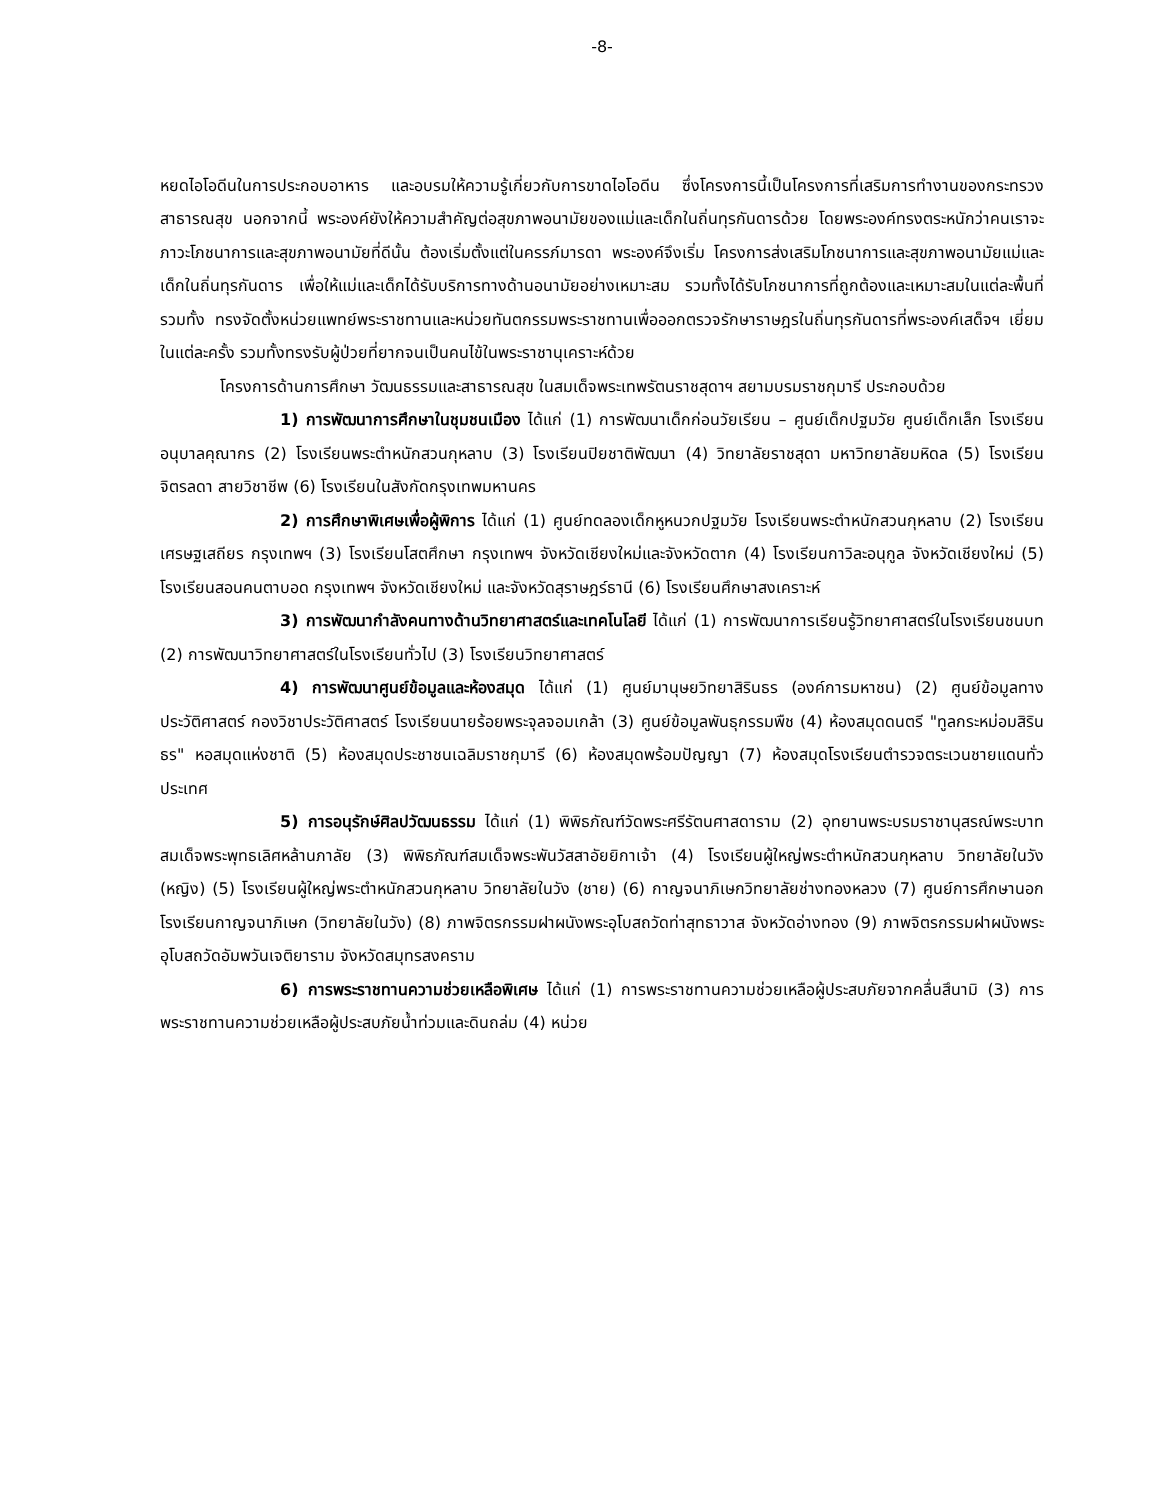-8-
หยดไอโอดีนในการประกอบอาหาร และอบรมให้ความรู้เกี่ยวกับการขาดไอโอดีน ซึ่งโครงการนี้เป็นโครงการที่เสริมการทำงานของกระทรวงสาธารณสุข นอกจากนี้ พระองค์ยังให้ความสำคัญต่อสุขภาพอนามัยของแม่และเด็กในถิ่นทุรกันดารด้วย โดยพระองค์ทรงตระหนักว่าคนเราจะภาวะโภชนาการและสุขภาพอนามัยที่ดีนั้น ต้องเริ่มตั้งแต่ในครรภ์มารดา พระองค์จึงเริ่ม โครงการส่งเสริมโภชนาการและสุขภาพอนามัยแม่และเด็กในถิ่นทุรกันดาร เพื่อให้แม่และเด็กได้รับบริการทางด้านอนามัยอย่างเหมาะสม รวมทั้งได้รับโภชนาการที่ถูกต้องและเหมาะสมในแต่ละพื้นที่ รวมทั้ง ทรงจัดตั้งหน่วยแพทย์พระราชทานและหน่วยทันตกรรมพระราชทานเพื่อออกตรวจรักษาราษฎรในถิ่นทุรกันดารที่พระองค์เสด็จฯ เยี่ยมในแต่ละครั้ง รวมทั้งทรงรับผู้ป่วยที่ยากจนเป็นคนไข้ในพระราชานุเคราะห์ด้วย
โครงการด้านการศึกษา วัฒนธรรมและสาธารณสุข ในสมเด็จพระเทพรัตนราชสุดาฯ สยามบรมราชกุมารี ประกอบด้วย
1) การพัฒนาการศึกษาในชุมชนเมือง ได้แก่ (1) การพัฒนาเด็กก่อนวัยเรียน – ศูนย์เด็กปฐมวัย ศูนย์เด็กเล็ก โรงเรียนอนุบาลคุณากร (2) โรงเรียนพระตำหนักสวนกุหลาบ (3) โรงเรียนปิยชาติพัฒนา (4) วิทยาลัยราชสุดา มหาวิทยาลัยมหิดล (5) โรงเรียนจิตรลดา สายวิชาชีพ (6) โรงเรียนในสังกัดกรุงเทพมหานคร
2) การศึกษาพิเศษเพื่อผู้พิการ ได้แก่ (1) ศูนย์ทดลองเด็กหูหนวกปฐมวัย โรงเรียนพระตำหนักสวนกุหลาบ (2) โรงเรียนเศรษฐเสถียร กรุงเทพฯ (3) โรงเรียนโสตศึกษา กรุงเทพฯ จังหวัดเชียงใหม่และจังหวัดตาก (4) โรงเรียนกาวิละอนุกูล จังหวัดเชียงใหม่ (5) โรงเรียนสอนคนตาบอด กรุงเทพฯ จังหวัดเชียงใหม่ และจังหวัดสุราษฎร์ธานี (6) โรงเรียนศึกษาสงเคราะห์
3) การพัฒนากำลังคนทางด้านวิทยาศาสตร์และเทคโนโลยี ได้แก่ (1) การพัฒนาการเรียนรู้วิทยาศาสตร์ในโรงเรียนชนบท (2) การพัฒนาวิทยาศาสตร์ในโรงเรียนทั่วไป (3) โรงเรียนวิทยาศาสตร์
4) การพัฒนาศูนย์ข้อมูลและห้องสมุด ได้แก่ (1) ศูนย์มานุษยวิทยาสิรินธร (องค์การมหาชน) (2) ศูนย์ข้อมูลทางประวัติศาสตร์ กองวิชาประวัติศาสตร์ โรงเรียนนายร้อยพระจุลจอมเกล้า (3) ศูนย์ข้อมูลพันธุกรรมพืช (4) ห้องสมุดดนตรี "ทูลกระหม่อมสิรินธร" หอสมุดแห่งชาติ (5) ห้องสมุดประชาชนเฉลิมราชกุมารี (6) ห้องสมุดพร้อมปัญญา (7) ห้องสมุดโรงเรียนตำรวจตระเวนชายแดนทั่วประเทศ
5) การอนุรักษ์ศิลปวัฒนธรรม ได้แก่ (1) พิพิธภัณฑ์วัดพระศรีรัตนศาสดาราม (2) อุทยานพระบรมราชานุสรณ์พระบาทสมเด็จพระพุทธเลิศหล้านภาลัย (3) พิพิธภัณฑ์สมเด็จพระพันวัสสาอัยยิกาเจ้า (4) โรงเรียนผู้ใหญ่พระตำหนักสวนกุหลาบ วิทยาลัยในวัง (หญิง) (5) โรงเรียนผู้ใหญ่พระตำหนักสวนกุหลาบ วิทยาลัยในวัง (ชาย) (6) กาญจนาภิเษกวิทยาลัยช่างทองหลวง (7) ศูนย์การศึกษานอกโรงเรียนกาญจนาภิเษก (วิทยาลัยในวัง) (8) ภาพจิตรกรรมฝาผนังพระอุโบสถวัดท่าสุทธาวาส จังหวัดอ่างทอง (9) ภาพจิตรกรรมฝาผนังพระอุโบสถวัดอัมพวันเจติยาราม จังหวัดสมุทรสงคราม
6) การพระราชทานความช่วยเหลือพิเศษ ได้แก่ (1) การพระราชทานความช่วยเหลือผู้ประสบภัยจากคลื่นสึนามิ (3) การพระราชทานความช่วยเหลือผู้ประสบภัยน้ำท่วมและดินถล่ม (4) หน่วย